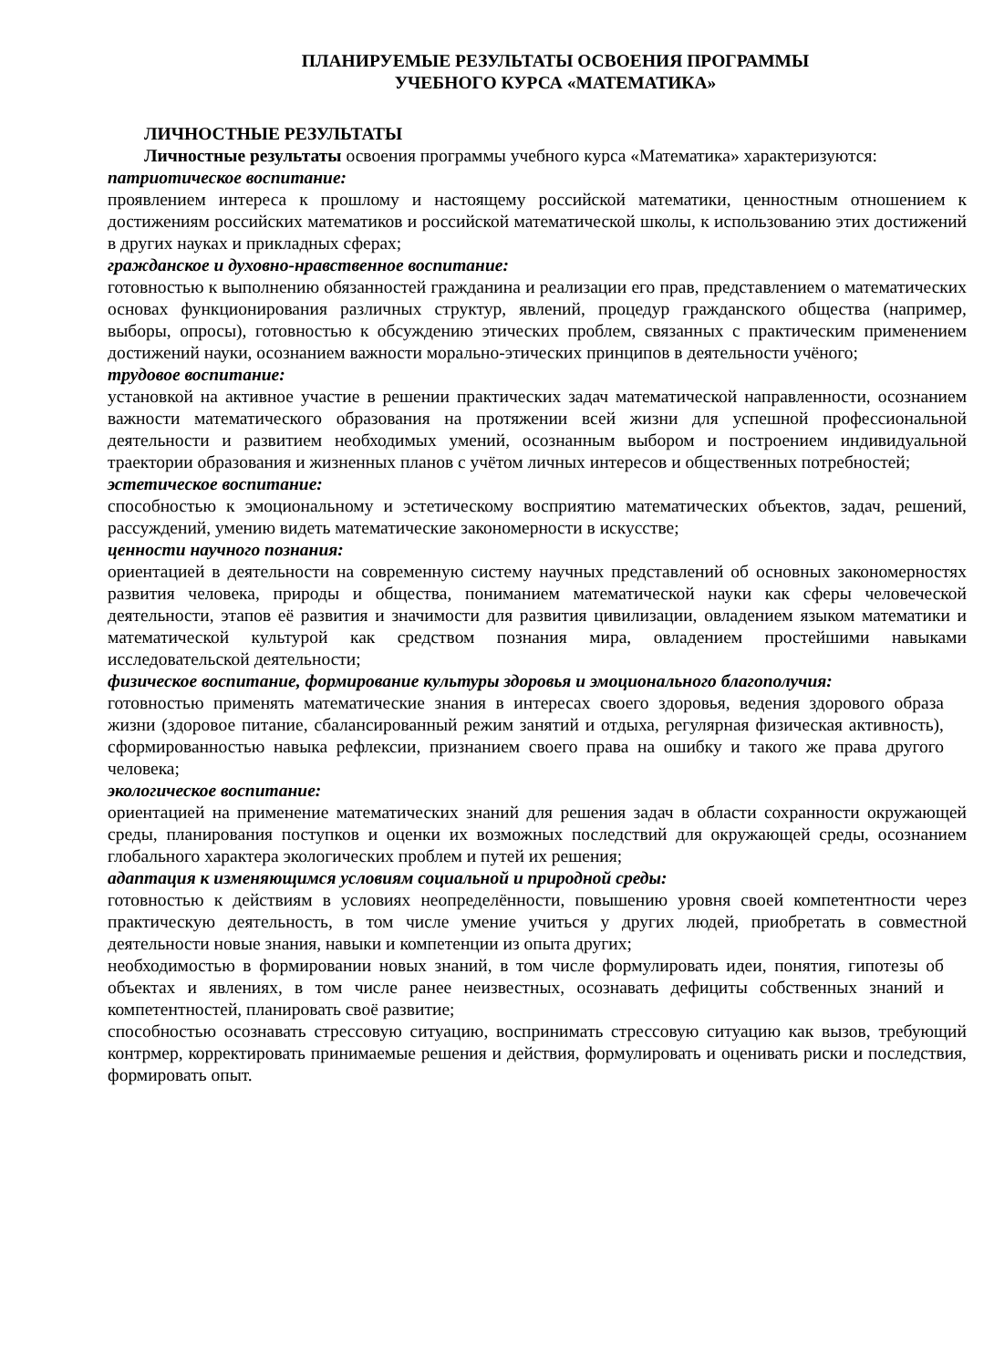ПЛАНИРУЕМЫЕ РЕЗУЛЬТАТЫ ОСВОЕНИЯ ПРОГРАММЫ
УЧЕБНОГО КУРСА «МАТЕМАТИКА»
ЛИЧНОСТНЫЕ РЕЗУЛЬТАТЫ
Личностные результаты освоения программы учебного курса «Математика» характеризуются:
патриотическое воспитание:
проявлением интереса к прошлому и настоящему российской математики, ценностным отношением к достижениям российских математиков и российской математической школы, к использованию этих достижений в других науках и прикладных сферах;
гражданское и духовно-нравственное воспитание:
готовностью к выполнению обязанностей гражданина и реализации его прав, представлением о математических основах функционирования различных структур, явлений, процедур гражданского общества (например, выборы, опросы), готовностью к обсуждению этических проблем, связанных с практическим применением достижений науки, осознанием важности морально-этических принципов в деятельности учёного;
трудовое воспитание:
установкой на активное участие в решении практических задач математической направленности, осознанием важности математического образования на протяжении всей жизни для успешной профессиональной деятельности и развитием необходимых умений, осознанным выбором и построением индивидуальной траектории образования и жизненных планов с учётом личных интересов и общественных потребностей;
эстетическое воспитание:
способностью к эмоциональному и эстетическому восприятию математических объектов, задач, решений, рассуждений, умению видеть математические закономерности в искусстве;
ценности научного познания:
ориентацией в деятельности на современную систему научных представлений об основных закономерностях развития человека, природы и общества, пониманием математической науки как сферы человеческой деятельности, этапов её развития и значимости для развития цивилизации, овладением языком математики и математической культурой как средством познания мира, овладением простейшими навыками исследовательской деятельности;
физическое воспитание, формирование культуры здоровья и эмоционального благополучия:
готовностью применять математические знания в интересах своего здоровья, ведения здорового образа жизни (здоровое питание, сбалансированный режим занятий и отдыха, регулярная физическая активность), сформированностью навыка рефлексии, признанием своего права на ошибку и такого же права другого человека;
экологическое воспитание:
ориентацией на применение математических знаний для решения задач в области сохранности окружающей среды, планирования поступков и оценки их возможных последствий для окружающей среды, осознанием глобального характера экологических проблем и путей их решения;
адаптация к изменяющимся условиям социальной и природной среды:
готовностью к действиям в условиях неопределённости, повышению уровня своей компетентности через практическую деятельность, в том числе умение учиться у других людей, приобретать в совместной деятельности новые знания, навыки и компетенции из опыта других;
необходимостью в формировании новых знаний, в том числе формулировать идеи, понятия, гипотезы об объектах и явлениях, в том числе ранее неизвестных, осознавать дефициты собственных знаний и компетентностей, планировать своё развитие;
способностью осознавать стрессовую ситуацию, воспринимать стрессовую ситуацию как вызов, требующий контрмер, корректировать принимаемые решения и действия, формулировать и оценивать риски и последствия, формировать опыт.